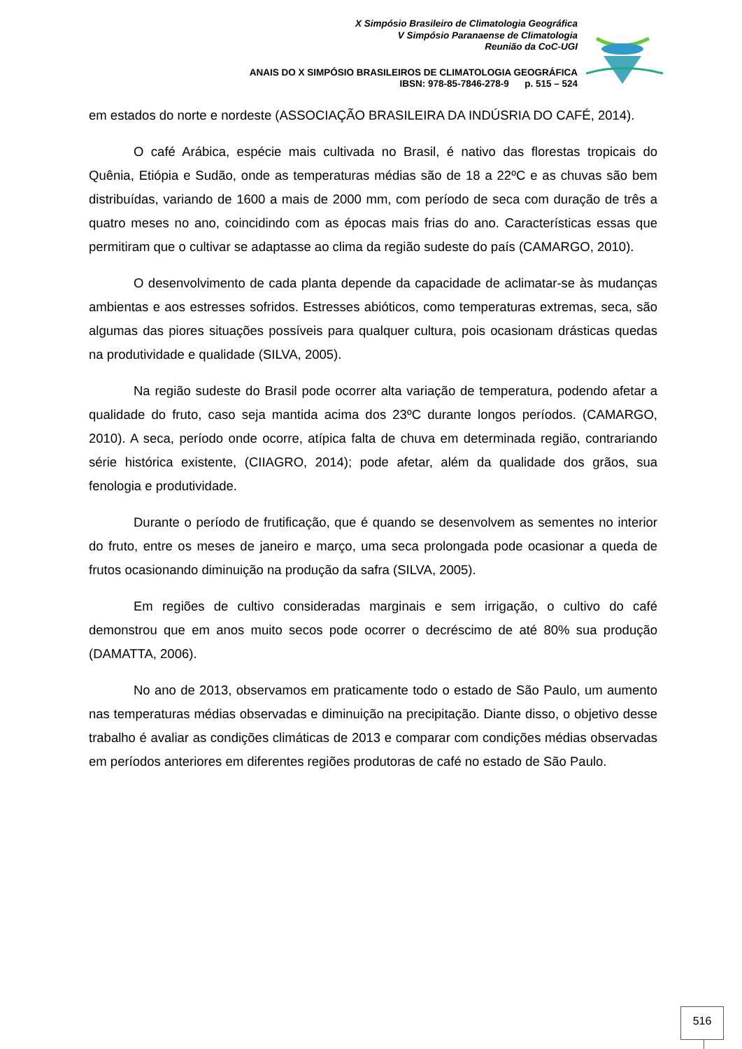X Simpósio Brasileiro de Climatologia Geográfica
V Simpósio Paranaense de Climatologia
Reunião da CoC-UGI
ANAIS DO X SIMPÓSIO BRASILEIROS DE CLIMATOLOGIA GEOGRÁFICA
IBSN: 978-85-7846-278-9 p. 515 – 524
em estados do norte e nordeste (ASSOCIAÇÃO BRASILEIRA DA INDÚSRIA DO CAFÉ, 2014).
O café Arábica, espécie mais cultivada no Brasil, é nativo das florestas tropicais do Quênia, Etiópia e Sudão, onde as temperaturas médias são de 18 a 22ºC e as chuvas são bem distribuídas, variando de 1600 a mais de 2000 mm, com período de seca com duração de três a quatro meses no ano, coincidindo com as épocas mais frias do ano. Características essas que permitiram que o cultivar se adaptasse ao clima da região sudeste do país (CAMARGO, 2010).
O desenvolvimento de cada planta depende da capacidade de aclimatar-se às mudanças ambientas e aos estresses sofridos. Estresses abióticos, como temperaturas extremas, seca, são algumas das piores situações possíveis para qualquer cultura, pois ocasionam drásticas quedas na produtividade e qualidade (SILVA, 2005).
Na região sudeste do Brasil pode ocorrer alta variação de temperatura, podendo afetar a qualidade do fruto, caso seja mantida acima dos 23ºC durante longos períodos. (CAMARGO, 2010). A seca, período onde ocorre, atípica falta de chuva em determinada região, contrariando série histórica existente, (CIIAGRO, 2014); pode afetar, além da qualidade dos grãos, sua fenologia e produtividade.
Durante o período de frutificação, que é quando se desenvolvem as sementes no interior do fruto, entre os meses de janeiro e março, uma seca prolongada pode ocasionar a queda de frutos ocasionando diminuição na produção da safra (SILVA, 2005).
Em regiões de cultivo consideradas marginais e sem irrigação, o cultivo do café demonstrou que em anos muito secos pode ocorrer o decréscimo de até 80% sua produção (DAMATTA, 2006).
No ano de 2013, observamos em praticamente todo o estado de São Paulo, um aumento nas temperaturas médias observadas e diminuição na precipitação. Diante disso, o objetivo desse trabalho é avaliar as condições climáticas de 2013 e comparar com condições médias observadas em períodos anteriores em diferentes regiões produtoras de café no estado de São Paulo.
516